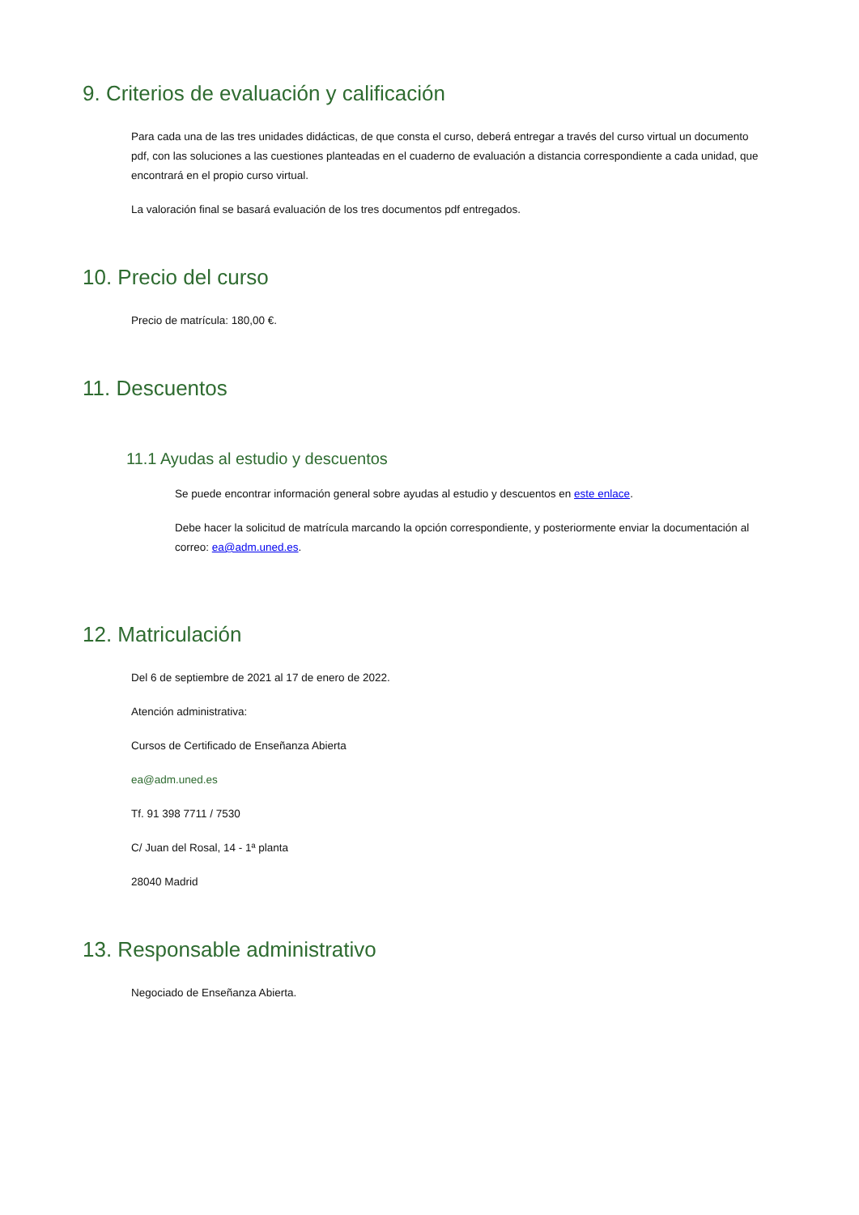9. Criterios de evaluación y calificación
Para cada una de las tres unidades didácticas, de que consta el curso, deberá entregar a través del curso virtual un documento pdf, con las soluciones a las cuestiones planteadas en el cuaderno de evaluación a distancia correspondiente a cada unidad, que encontrará en el propio curso virtual.
La valoración final se basará evaluación de los tres documentos pdf entregados.
10. Precio del curso
Precio de matrícula: 180,00 €.
11. Descuentos
11.1 Ayudas al estudio y descuentos
Se puede encontrar información general sobre ayudas al estudio y descuentos en este enlace.
Debe hacer la solicitud de matrícula marcando la opción correspondiente, y posteriormente enviar la documentación al correo: ea@adm.uned.es.
12. Matriculación
Del 6 de septiembre de 2021 al 17 de enero de 2022.
Atención administrativa:
Cursos de Certificado de Enseñanza Abierta
ea@adm.uned.es
Tf. 91 398 7711 / 7530
C/ Juan del Rosal, 14 - 1ª planta
28040 Madrid
13. Responsable administrativo
Negociado de Enseñanza Abierta.